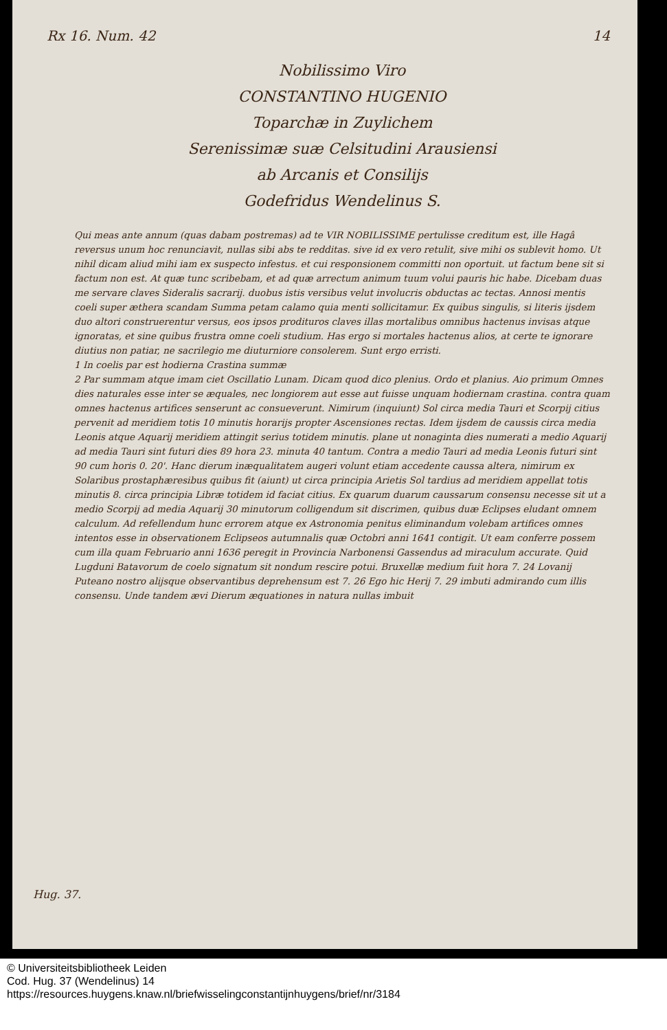Rx 16. Num. 42 14
Nobilissimo Viro
CONSTANTINO HUGENIO
Toparchæ in Zuylichem
Serenissimæ suæ Celsitudini Arausiensi
ab Arcanis et Consilijs
Godefridus Wendelinus S.
Qui meas ante annum (quas dabam postremas) ad te VIR NOBILISSIME pertulisse creditum est, ille Hagâ reversus unum hoc renunciavit, nullas sibi abs te redditas. sive id ex vero retulit, sive mihi os sublevit homo. Ut nihil dicam aliud mihi iam ex suspecto infestus. et cui responsionem committi non oportuit. ut factum bene sit si factum non est. At quæ tunc scribebam, et ad quæ arrectum animum tuum volui pauris hic habe. Dicebam duas me servare claves Sideralis sacrarij. duobus istis versibus velut involucris obductas ac tectas. Annosi mentis coeli super æthera scandam Summa petam calamo quia menti sollicitamur. Ex quibus singulis, si literis ijsdem duo altori construerentur versus, eos ipsos prodituros claves illas mortalibus omnibus hactenus invisas atque ignoratas, et sine quibus frustra omne coeli studium. Has ergo si mortales hactenus alios, at certe te ignorare diutius non patiar, ne sacrilegio me diuturniore consolerem. Sunt ergo erristi.
1 In coelis par est hodierna Crastina summæ
2 Par summam atque imam ciet Oscillatio Lunam. Dicam quod dico plenius. Ordo et planius. Aio primum Omnes dies naturales esse inter se æquales, nec longiorem aut esse aut fuisse unquam hodiernam crastina. contra quam omnes hactenus artifices senserunt ac consueverunt. Nimirum (inquiunt) Sol circa media Tauri et Scorpij citius pervenit ad meridiem totis 10 minutis horarijs propter Ascensiones rectas. Idem ijsdem de caussis circa media Leonis atque Aquarij meridiem attingit serius totidem minutis. plane ut nonaginta dies numerati a medio Aquarij ad media Tauri sint futuri dies 89 hora 23. minuta 40 tantum. Contra a medio Tauri ad media Leonis futuri sint 90 cum horis 0. 20'. Hanc dierum inæqualitatem augeri volunt etiam accedente caussa altera, nimirum ex Solaribus prostaphæresibus quibus fit (aiunt) ut circa principia Arietis Sol tardius ad meridiem appellat totis minutis 8. circa principia Libræ totidem id faciat citius. Ex quarum duarum caussarum consensu necesse sit ut a medio Scorpij ad media Aquarij 30 minutorum colligendum sit discrimen, quibus duæ Eclipses eludant omnem calculum. Ad refellendum hunc errorem atque ex Astronomia penitus eliminandum volebam artifices omnes intentos esse in observationem Eclipseos autumnalis quæ Octobri anni 1641 contigit. Ut eam conferre possem cum illa quam Februario anni 1636 peregit in Provincia Narbonensi Gassendus ad miraculum accurate. Quid Lugduni Batavorum de coelo signatum sit nondum rescire potui. Bruxellæ medium fuit hora 7. 24 Lovanij Puteano nostro alijsque observantibus deprehensum est 7. 26 Ego hic Herij 7. 29 imbuti admirando cum illis consensu. Unde tandem ævi Dierum æquationes in natura nullas imbuit
Hug. 37.
© Universiteitsbibliotheek Leiden
Cod. Hug. 37 (Wendelinus) 14
https://resources.huygens.knaw.nl/briefwisselingconstantijnhuygens/brief/nr/3184